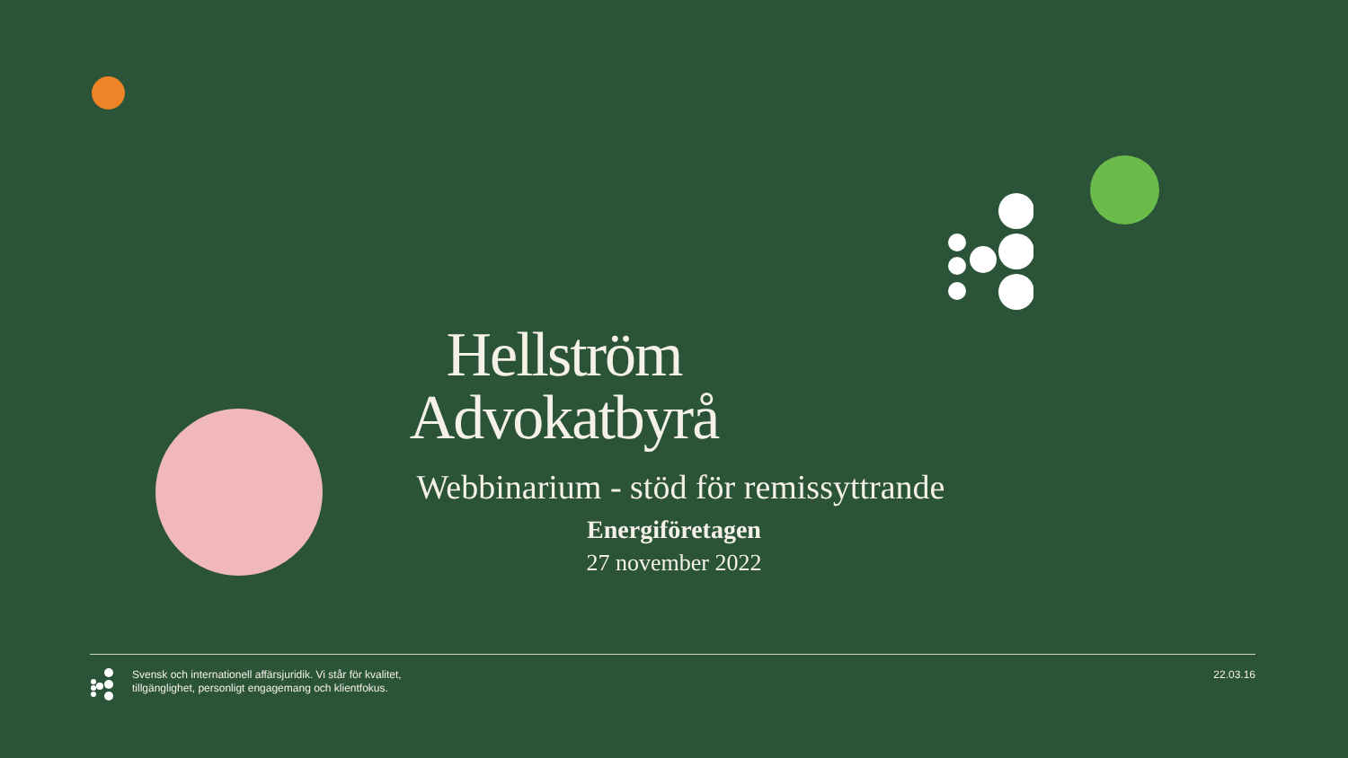Hellström
Advokatbyrå
Webbinarium - stöd för remissyttrande
Energiföretagen
27 november 2022
Svensk och internationell affärsjuridik. Vi står för kvalitet,
tillgänglighet, personligt engagemang och klientfokus.
22.03.16